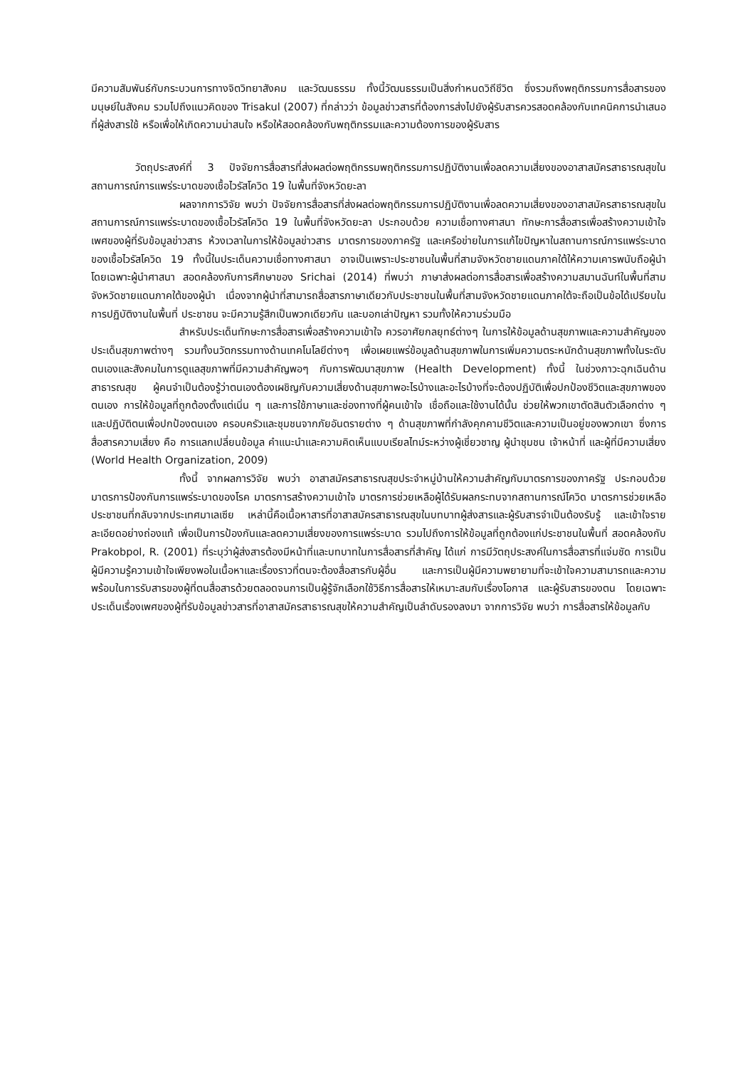มีความสัมพันธ์กับกระบวนการทางจิตวิทยาสังคม และวัฒนธรรม ทั้งนี้วัฒนธรรมเป็นสิ่งกำหนดวิถีชีวิต ซึ่งรวมถึงพฤติกรรมการสื่อสารของมนุษย์ในสังคม รวมไปถึงแนวคิดของ Trisakul (2007) ที่กล่าวว่า ข้อมูลข่าวสารที่ต้องการส่งไปยังผู้รับสารควรสอดคล้องกับเทคนิคการนำเสนอที่ผู้ส่งสารใช้ หรือเพื่อให้เกิดความน่าสนใจ หรือให้สอดคล้องกับพฤติกรรมและความต้องการของผู้รับสาร
วัตถุประสงค์ที่ 3 ปัจจัยการสื่อสารที่ส่งผลต่อพฤติกรรมพฤติกรรมการปฏิบัติงานเพื่อลดความเสี่ยงของอาสาสมัครสาธารณสุขในสถานการณ์การแพร่ระบาดของเชื้อไวรัสโควิด 19 ในพื้นที่จังหวัดยะลา
ผลจากการวิจัย พบว่า ปัจจัยการสื่อสารที่ส่งผลต่อพฤติกรรมการปฏิบัติงานเพื่อลดความเสี่ยงของอาสาสมัครสาธารณสุขในสถานการณ์การแพร่ระบาดของเชื้อไวรัสโควิด 19 ในพื้นที่จังหวัดยะลา ประกอบด้วย ความเชื่อทางศาสนา ทักษะการสื่อสารเพื่อสร้างความเข้าใจ เพศของผู้ที่รับข้อมูลข่าวสาร ห้วงเวลาในการให้ข้อมูลข่าวสาร มาตรการของภาครัฐ และเครือข่ายในการแก้ไขปัญหาในสถานการณ์การแพร่ระบาดของเชื้อไวรัสโควิด 19 ทั้งนี้ในประเด็นความเชื่อทางศาสนา อาจเป็นเพราะประชาชนในพื้นที่สามจังหวัดชายแดนภาคใต้ให้ความเคารพนับถือผู้นำ โดยเฉพาะผู้นำศาสนา สอดคล้องกับการศึกษาของ Srichai (2014) ที่พบว่า ภาษาส่งผลต่อการสื่อสารเพื่อสร้างความสมานฉันท์ในพื้นที่สามจังหวัดชายแดนภาคใต้ของผู้นำ เนื่องจากผู้นำที่สามารถสื่อสารภาษาเดียวกับประชาชนในพื้นที่สามจังหวัดชายแดนภาคใต้จะถือเป็นข้อได้เปรียบในการปฏิบัติงานในพื้นที่ ประชาชน จะมีความรู้สึกเป็นพวกเดียวกัน และบอกเล่าปัญหา รวมทั้งให้ความร่วมมือ
สำหรับประเด็นทักษะการสื่อสารเพื่อสร้างความเข้าใจ ควรอาศัยกลยุทธ์ต่างๆ ในการให้ข้อมูลด้านสุขภาพและความสำคัญของประเด็นสุขภาพต่างๆ รวมทั้งนวัตกรรมทางด้านเทคโนโลยีต่างๆ เพื่อเผยแพร่ข้อมูลด้านสุขภาพในการเพิ่มความตระหนักด้านสุขภาพทั้งในระดับตนเองและสังคมในการดูแลสุขภาพที่มีความสำคัญพอๆ กับการพัฒนาสุขภาพ (Health Development) ทั้งนี้ ในช่วงภาวะฉุกเฉินด้านสาธารณสุข ผู้คนจำเป็นต้องรู้ว่าตนเองต้องเผชิญกับความเสี่ยงด้านสุขภาพอะไรบ้างและอะไรบ้างที่จะต้องปฏิบัติเพื่อปกป้องชีวิตและสุขภาพของตนเอง การให้ข้อมูลที่ถูกต้องตั้งแต่เนิ่น ๆ และการใช้ภาษาและช่องทางที่ผู้คนเข้าใจ เชื่อถือและใช้งานได้นั้น ช่วยให้พวกเขาตัดสินตัวเลือกต่าง ๆ และปฏิบัติตนเพื่อปกป้องตนเอง ครอบครัวและชุมชนจากภัยอันตรายต่าง ๆ ด้านสุขภาพที่กำลังคุกคามชีวิตและความเป็นอยู่ของพวกเขา ซึ่งการสื่อสารความเสี่ยง คือ การแลกเปลี่ยนข้อมูล คำแนะนำและความคิดเห็นแบบเรียลไทม์ระหว่างผู้เชี่ยวชาญ ผู้นำชุมชน เจ้าหน้าที่ และผู้ที่มีความเสี่ยง (World Health Organization, 2009)
ทั้งนี้ จากผลการวิจัย พบว่า อาสาสมัครสาธารณสุขประจำหมู่บ้านให้ความสำคัญกับมาตรการของภาครัฐ ประกอบด้วย มาตรการป้องกันการแพร่ระบาดของโรค มาตรการสร้างความเข้าใจ มาตรการช่วยเหลือผู้ได้รับผลกระทบจากสถานการณ์โควิด มาตรการช่วยเหลือประชาชนที่กลับจากประเทศมาเลเซีย เหล่านี้คือเนื้อหาสารที่อาสาสมัครสาธารณสุขในบทบาทผู้ส่งสารและผู้รับสารจำเป็นต้องรับรู้ และเข้าใจรายละเอียดอย่างถ่องแท้ เพื่อเป็นการป้องกันและลดความเสี่ยงของการแพร่ระบาด รวมไปถึงการให้ข้อมูลที่ถูกต้องแก่ประชาชนในพื้นที่ สอดคล้องกับ Prakobpol, R. (2001) ที่ระบุว่าผู้ส่งสารต้องมีหน้าที่และบทบาทในการสื่อสารที่สำคัญ ได้แก่ การมีวัตถุประสงค์ในการสื่อสารที่แจ่มชัด การเป็นผู้มีความรู้ความเข้าใจเพียงพอในเนื้อหาและเรื่องราวที่ตนจะต้องสื่อสารกับผู้อื่น และการเป็นผู้มีความพยายามที่จะเข้าใจความสามารถและความพร้อมในการรับสารของผู้ที่ตนสื่อสารด้วยตลอดจนการเป็นผู้รู้จักเลือกใช้วิธีการสื่อสารให้เหมาะสมกับเรื่องโอกาส และผู้รับสารของตน โดยเฉพาะประเด็นเรื่องเพศของผู้ที่รับข้อมูลข่าวสารที่อาสาสมัครสาธารณสุขให้ความสำคัญเป็นลำดับรองลงมา จากการวิจัย พบว่า การสื่อสารให้ข้อมูลกับ